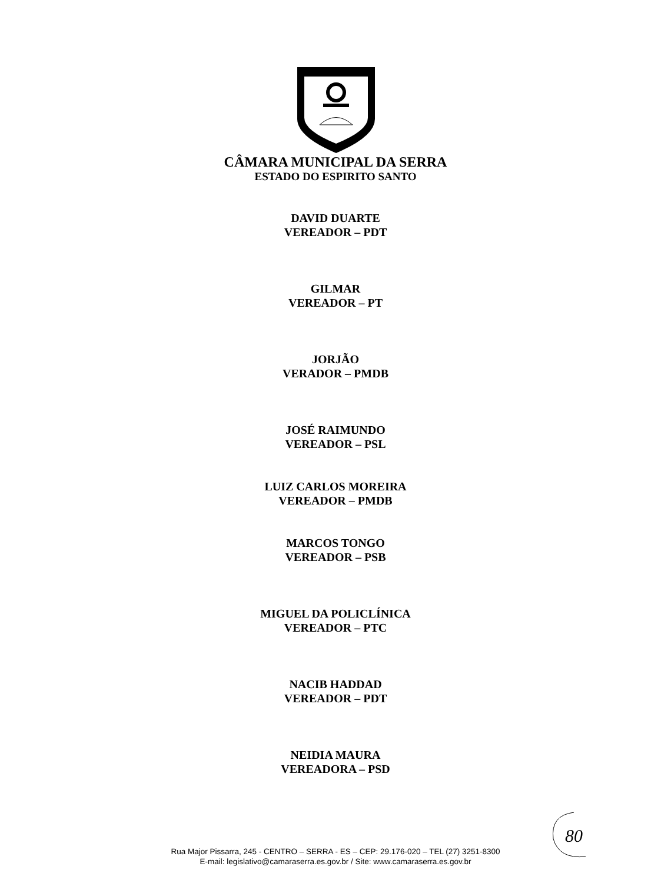CÂMARA MUNICIPAL DA SERRA
ESTADO DO ESPIRITO SANTO
DAVID DUARTE
VEREADOR – PDT
GILMAR
VEREADOR – PT
JORJÃO
VERADOR – PMDB
JOSÉ RAIMUNDO
VEREADOR – PSL
LUIZ CARLOS MOREIRA
VEREADOR – PMDB
MARCOS TONGO
VEREADOR – PSB
MIGUEL DA POLICLÍNICA
VEREADOR – PTC
NACIB HADDAD
VEREADOR – PDT
NEIDIA MAURA
VEREADORA – PSD
80
Rua Major Pissarra, 245 - CENTRO – SERRA - ES – CEP: 29.176-020 – TEL (27) 3251-8300
E-mail: legislativo@camaraserra.es.gov.br / Site: www.camaraserra.es.gov.br